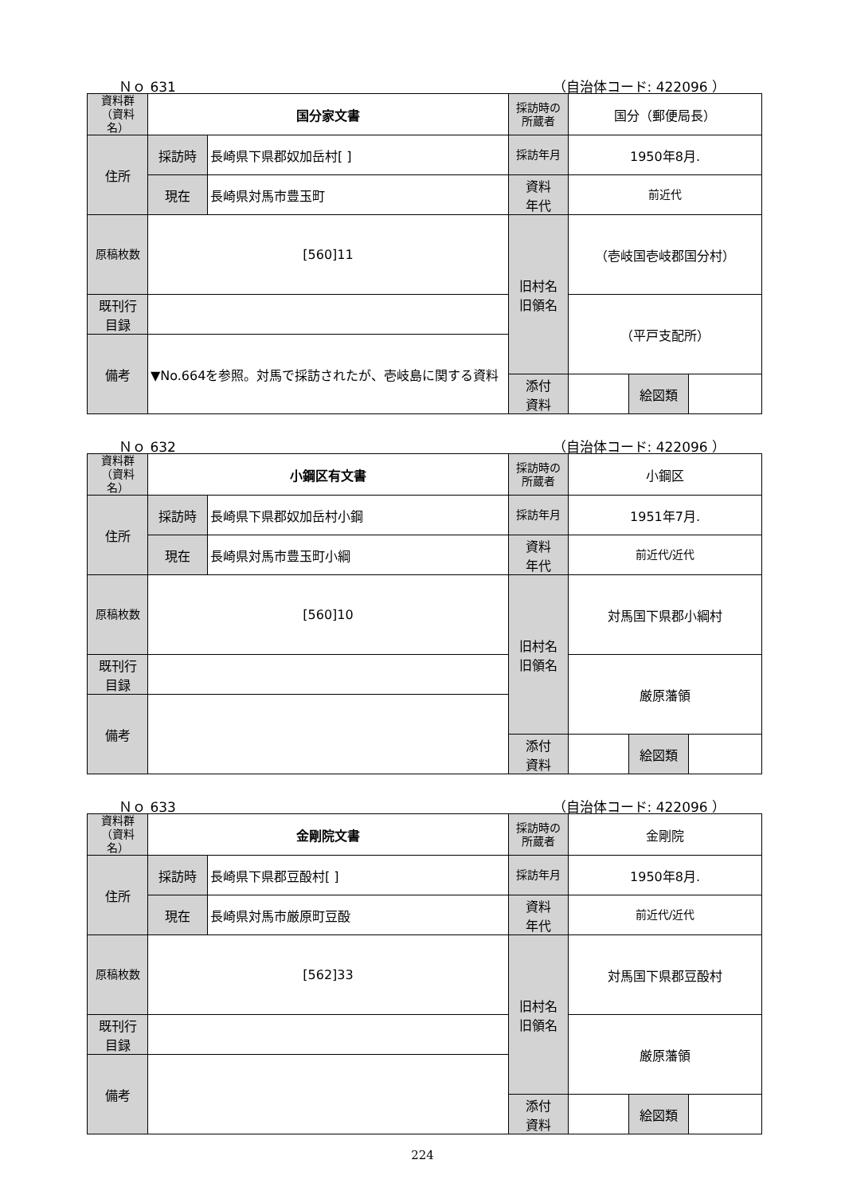Ｎｏ 631 （自治体コード: 422096 ）
| 資料群 （資料名） | 国分家文書 | | 採訪時の 所蔵者 | 国分（郵便局長） | | |
| 住所 | 採訪時 | 長崎県下県郡奴加岳村[ ] | 採訪年月 | 1950年8月. | | |
| | 現在 | 長崎県対馬市豊玉町 | 資料 年代 | 前近代 | | |
| 原稿枚数 | [560]11 | | 旧村名 旧領名 | （壱岐国壱岐郡国分村） | | |
| 既刊行 目録 | | | | （平戸支配所） | | |
| 備考 | ▼No.664を参照。対馬で採訪されたが、壱岐島に関する資料 | | | | | |
| | | | 添付 資料 | | 絵図類 | |
Ｎｏ 632 （自治体コード: 422096 ）
| 資料群 （資料名） | 小鋼区有文書 | | 採訪時の 所蔵者 | 小鋼区 | | |
| 住所 | 採訪時 | 長崎県下県郡奴加岳村小鋼 | 採訪年月 | 1951年7月. | | |
| | 現在 | 長崎県対馬市豊玉町小綱 | 資料 年代 | 前近代/近代 | | |
| 原稿枚数 | [560]10 | | 旧村名 旧領名 | 対馬国下県郡小綱村 | | |
| 既刊行 目録 | | | | 厳原藩領 | | |
| 備考 | | | | | | |
| | | | 添付 資料 | | 絵図類 | |
Ｎｏ 633 （自治体コード: 422096 ）
| 資料群 （資料名） | 金剛院文書 | | 採訪時の 所蔵者 | 金剛院 | | |
| 住所 | 採訪時 | 長崎県下県郡豆酘村[ ] | 採訪年月 | 1950年8月. | | |
| | 現在 | 長崎県対馬市厳原町豆酘 | 資料 年代 | 前近代/近代 | | |
| 原稿枚数 | [562]33 | | 旧村名 旧領名 | 対馬国下県郡豆酘村 | | |
| 既刊行 目録 | | | | 厳原藩領 | | |
| 備考 | | | | | | |
| | | | 添付 資料 | | 絵図類 | |
224